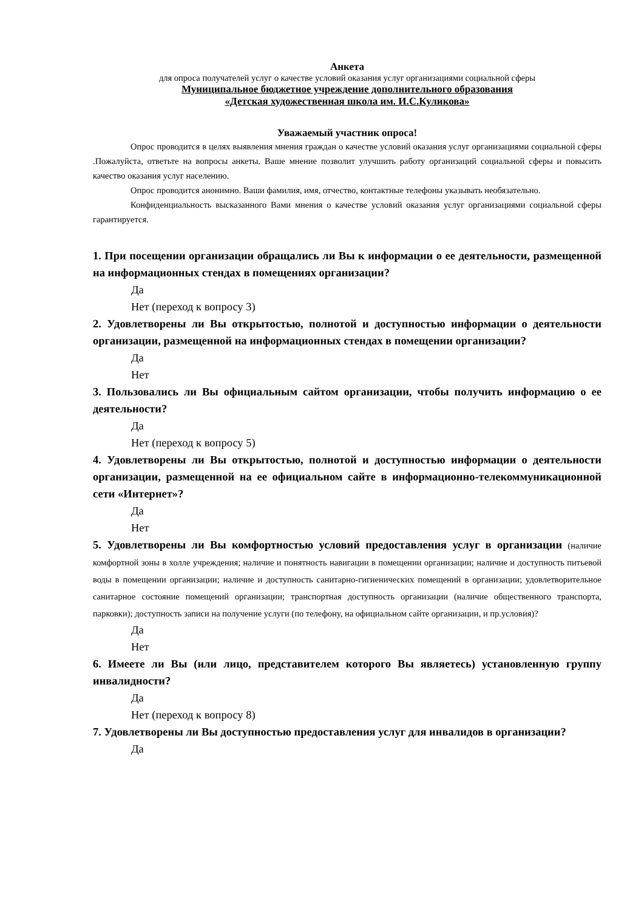Анкета
для опроса получателей услуг о качестве условий оказания услуг организациями социальной сферы
Муниципальное бюджетное учреждение дополнительного образования
«Детская художественная школа им. И.С.Куликова»
Уважаемый участник опроса!
Опрос проводится в целях выявления мнения граждан о качестве условий оказания услуг организациями социальной сферы .Пожалуйста, ответьте на вопросы анкеты. Ваше мнение позволит улучшить работу организаций социальной сферы и повысить качество оказания услуг населению.
Опрос проводится анонимно. Ваши фамилия, имя, отчество, контактные телефоны указывать необязательно.
Конфиденциальность высказанного Вами мнения о качестве условий оказания услуг организациями социальной сферы гарантируется.
1. При посещении организации обращались ли Вы к информации о ее деятельности, размещенной на информационных стендах в помещениях организации?
Да
Нет (переход к вопросу 3)
2. Удовлетворены ли Вы открытостью, полнотой и доступностью информации о деятельности организации, размещенной на информационных стендах в помещении организации?
Да
Нет
3. Пользовались ли Вы официальным сайтом организации, чтобы получить информацию о ее деятельности?
Да
Нет (переход к вопросу 5)
4. Удовлетворены ли Вы открытостью, полнотой и доступностью информации о деятельности организации, размещенной на ее официальном сайте в информационно-телекоммуникационной сети «Интернет»?
Да
Нет
5. Удовлетворены ли Вы комфортностью условий предоставления услуг в организации (наличие комфортной зоны в холле учреждения; наличие и понятность навигации в помещении организации; наличие и доступность питьевой воды в помещении организации; наличие и доступность санитарно-гигиенических помещений в организации; удовлетворительное санитарное состояние помещений организации; транспортная доступность организации (наличие общественного транспорта, парковки); доступность записи на получение услуги (по телефону, на официальном сайте организации, и пр.условия)?
Да
Нет
6. Имеете ли Вы (или лицо, представителем которого Вы являетесь) установленную группу инвалидности?
Да
Нет (переход к вопросу 8)
7. Удовлетворены ли Вы доступностью предоставления услуг для инвалидов в организации?
Да